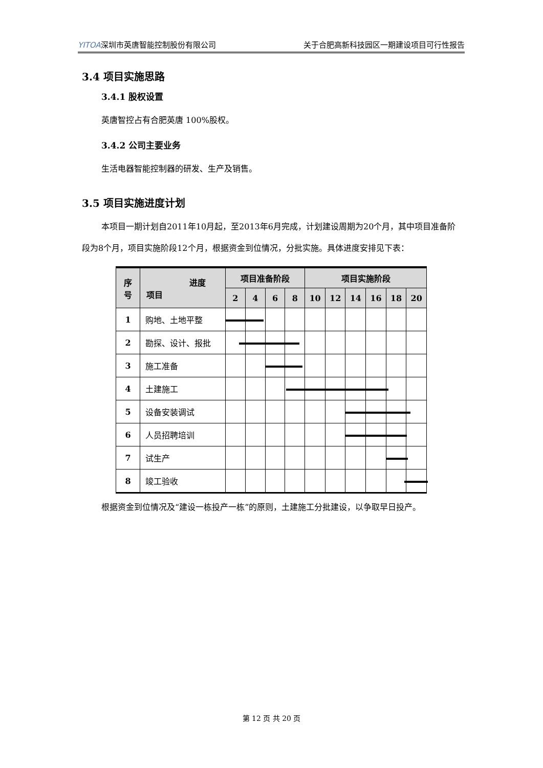YITOA深圳市英唐智能控制股份有限公司 关于合肥高新科技园区一期建设项目可行性报告
3.4 项目实施思路
3.4.1 股权设置
英唐智控占有合肥英唐 100%股权。
3.4.2 公司主要业务
生活电器智能控制器的研发、生产及销售。
3.5 项目实施进度计划
本项目一期计划自2011年10月起，至2013年6月完成，计划建设周期为20个月，其中项目准备阶段为8个月，项目实施阶段12个月，根据资金到位情况，分批实施。具体进度安排见下表：
| 序 号 | 进度 项目 | 项目准备阶段 | | | | 项目实施阶段 | | | | | |
| --- | --- | --- | --- | --- | --- | --- | --- | --- | --- | --- | --- |
| | | 2 | 4 | 6 | 8 | 10 | 12 | 14 | 16 | 18 | 20 |
| 1 | 购地、土地平整 | | | | | | | | | | |
| 2 | 勘探、设计、报批 | | | | | | | | | | |
| 3 | 施工准备 | | | | | | | | | | |
| 4 | 土建施工 | | | | | | | | | | |
| 5 | 设备安装调试 | | | | | | | | | | |
| 6 | 人员招聘培训 | | | | | | | | | | |
| 7 | 试生产 | | | | | | | | | | |
| 8 | 竣工验收 | | | | | | | | | | |
根据资金到位情况及“建设一栋投产一栋”的原则，土建施工分批建设，以争取早日投产。
第 12 页 共 20 页